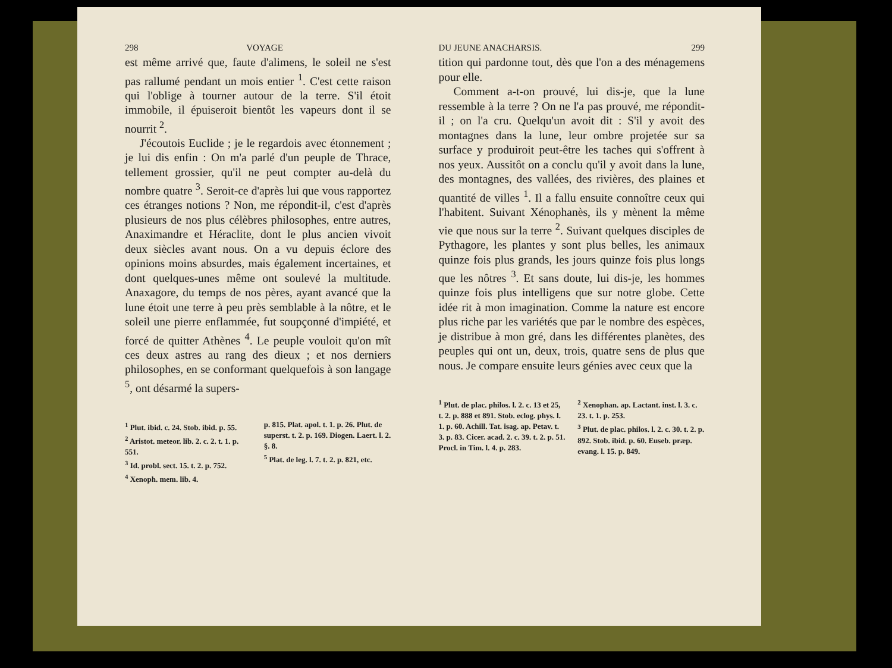298 VOYAGE
est même arrivé que, faute d'alimens, le soleil ne s'est pas rallumé pendant un mois entier <sup>1</sup>. C'est cette raison qui l'oblige à tourner autour de la terre. S'il étoit immobile, il épuiseroit bientôt les vapeurs dont il se nourrit <sup>2</sup>.
J'écoutois Euclide ; je le regardois avec étonnement ; je lui dis enfin : On m'a parlé d'un peuple de Thrace, tellement grossier, qu'il ne peut compter au-delà du nombre quatre <sup>3</sup>. Seroit-ce d'après lui que vous rapportez ces étranges notions ? Non, me répondit-il, c'est d'après plusieurs de nos plus célèbres philosophes, entre autres, Anaximandre et Héraclite, dont le plus ancien vivoit deux siècles avant nous. On a vu depuis éclore des opinions moins absurdes, mais également incertaines, et dont quelques-unes même ont soulevé la multitude. Anaxagore, du temps de nos pères, ayant avancé que la lune étoit une terre à peu près semblable à la nôtre, et le soleil une pierre enflammée, fut soupçonné d'impiété, et forcé de quitter Athènes <sup>4</sup>. Le peuple vouloit qu'on mît ces deux astres au rang des dieux ; et nos derniers philosophes, en se conformant quelquefois à son langage <sup>5</sup>, ont désarmé la supers-
<sup>1</sup> Plut. ibid. c. 24. Stob. ibid. p. 55.
<sup>2</sup> Aristot. meteor. lib. 2. c. 2. t. 1. p. 551.
<sup>3</sup> Id. probl. sect. 15. t. 2. p. 752.
<sup>4</sup> Xenoph. mem. lib. 4.
p. 815. Plat. apol. t. 1. p. 26. Plut. de superst. t. 2. p. 169. Diogen. Laert. l. 2. §. 8.
<sup>5</sup> Plat. de leg. l. 7. t. 2. p. 821, etc.
DU JEUNE ANACHARSIS. 299
tition qui pardonne tout, dès que l'on a des ménagemens pour elle.
Comment a-t-on prouvé, lui dis-je, que la lune ressemble à la terre ? On ne l'a pas prouvé, me répondit-il ; on l'a cru. Quelqu'un avoit dit : S'il y avoit des montagnes dans la lune, leur ombre projetée sur sa surface y produiroit peut-être les taches qui s'offrent à nos yeux. Aussitôt on a conclu qu'il y avoit dans la lune, des montagnes, des vallées, des rivières, des plaines et quantité de villes <sup>1</sup>. Il a fallu ensuite connoître ceux qui l'habitent. Suivant Xénophanès, ils y mènent la même vie que nous sur la terre <sup>2</sup>. Suivant quelques disciples de Pythagore, les plantes y sont plus belles, les animaux quinze fois plus grands, les jours quinze fois plus longs que les nôtres <sup>3</sup>. Et sans doute, lui dis-je, les hommes quinze fois plus intelligens que sur notre globe. Cette idée rit à mon imagination. Comme la nature est encore plus riche par les variétés que par le nombre des espèces, je distribue à mon gré, dans les différentes planètes, des peuples qui ont un, deux, trois, quatre sens de plus que nous. Je compare ensuite leurs génies avec ceux que la
<sup>1</sup> Plut. de plac. philos. l. 2. c. 13 et 25, t. 2. p. 888 et 891. Stob. eclog. phys. l. 1. p. 60. Achill. Tat. isag. ap. Petav. t. 3. p. 83. Cicer. acad. 2. c. 39. t. 2. p. 51. Procl. in Tim. l. 4. p. 283.
<sup>2</sup> Xenophan. ap. Lactant. inst. l. 3. c. 23. t. 1. p. 253.
<sup>3</sup> Plut. de plac. philos. l. 2. c. 30. t. 2. p. 892. Stob. ibid. p. 60. Euseb. præp. evang. l. 15. p. 849.